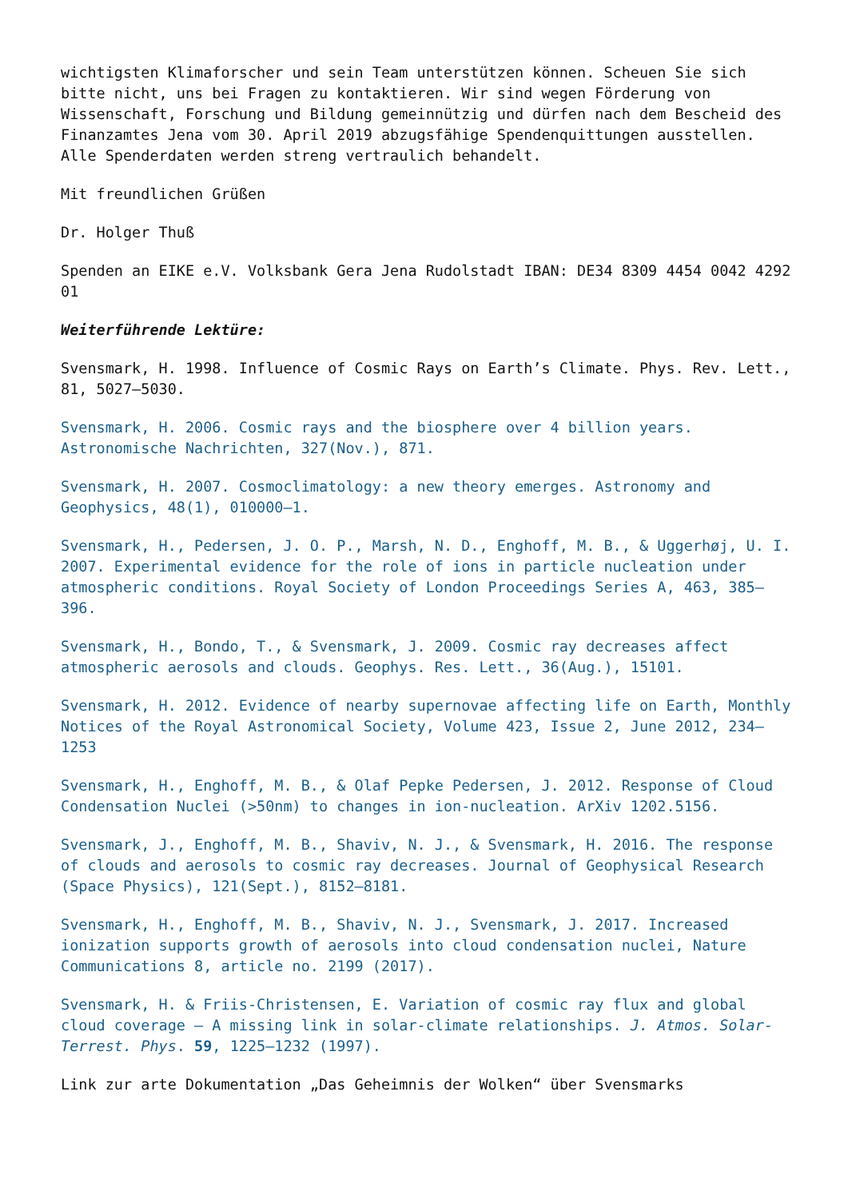wichtigsten Klimaforscher und sein Team unterstützen können. Scheuen Sie sich bitte nicht, uns bei Fragen zu kontaktieren. Wir sind wegen Förderung von Wissenschaft, Forschung und Bildung gemeinnützig und dürfen nach dem Bescheid des Finanzamtes Jena vom 30. April 2019 abzugsfähige Spendenquittungen ausstellen. Alle Spenderdaten werden streng vertraulich behandelt.
Mit freundlichen Grüßen
Dr. Holger Thuß
Spenden an EIKE e.V. Volksbank Gera Jena Rudolstadt IBAN: DE34 8309 4454 0042 4292 01
Weiterführende Lektüre:
Svensmark, H. 1998. Influence of Cosmic Rays on Earth’s Climate. Phys. Rev. Lett., 81, 5027–5030.
Svensmark, H. 2006. Cosmic rays and the biosphere over 4 billion years. Astronomische Nachrichten, 327(Nov.), 871.
Svensmark, H. 2007. Cosmoclimatology: a new theory emerges. Astronomy and Geophysics, 48(1), 010000–1.
Svensmark, H., Pedersen, J. O. P., Marsh, N. D., Enghoff, M. B., & Uggerhøj, U. I. 2007. Experimental evidence for the role of ions in particle nucleation under atmospheric conditions. Royal Society of London Proceedings Series A, 463, 385–396.
Svensmark, H., Bondo, T., & Svensmark, J. 2009. Cosmic ray decreases affect atmospheric aerosols and clouds. Geophys. Res. Lett., 36(Aug.), 15101.
Svensmark, H. 2012. Evidence of nearby supernovae affecting life on Earth, Monthly Notices of the Royal Astronomical Society, Volume 423, Issue 2, June 2012, 234–1253
Svensmark, H., Enghoff, M. B., & Olaf Pepke Pedersen, J. 2012. Response of Cloud Condensation Nuclei (>50nm) to changes in ion-nucleation. ArXiv 1202.5156.
Svensmark, J., Enghoff, M. B., Shaviv, N. J., & Svensmark, H. 2016. The response of clouds and aerosols to cosmic ray decreases. Journal of Geophysical Research (Space Physics), 121(Sept.), 8152–8181.
Svensmark, H., Enghoff, M. B., Shaviv, N. J., Svensmark, J. 2017. Increased ionization supports growth of aerosols into cloud condensation nuclei, Nature Communications 8, article no. 2199 (2017).
Svensmark, H. & Friis-Christensen, E. Variation of cosmic ray flux and global cloud coverage — A missing link in solar-climate relationships. J. Atmos. Solar-Terrest. Phys. 59, 1225–1232 (1997).
Link zur arte Dokumentation „Das Geheimnis der Wolken“ über Svensmarks